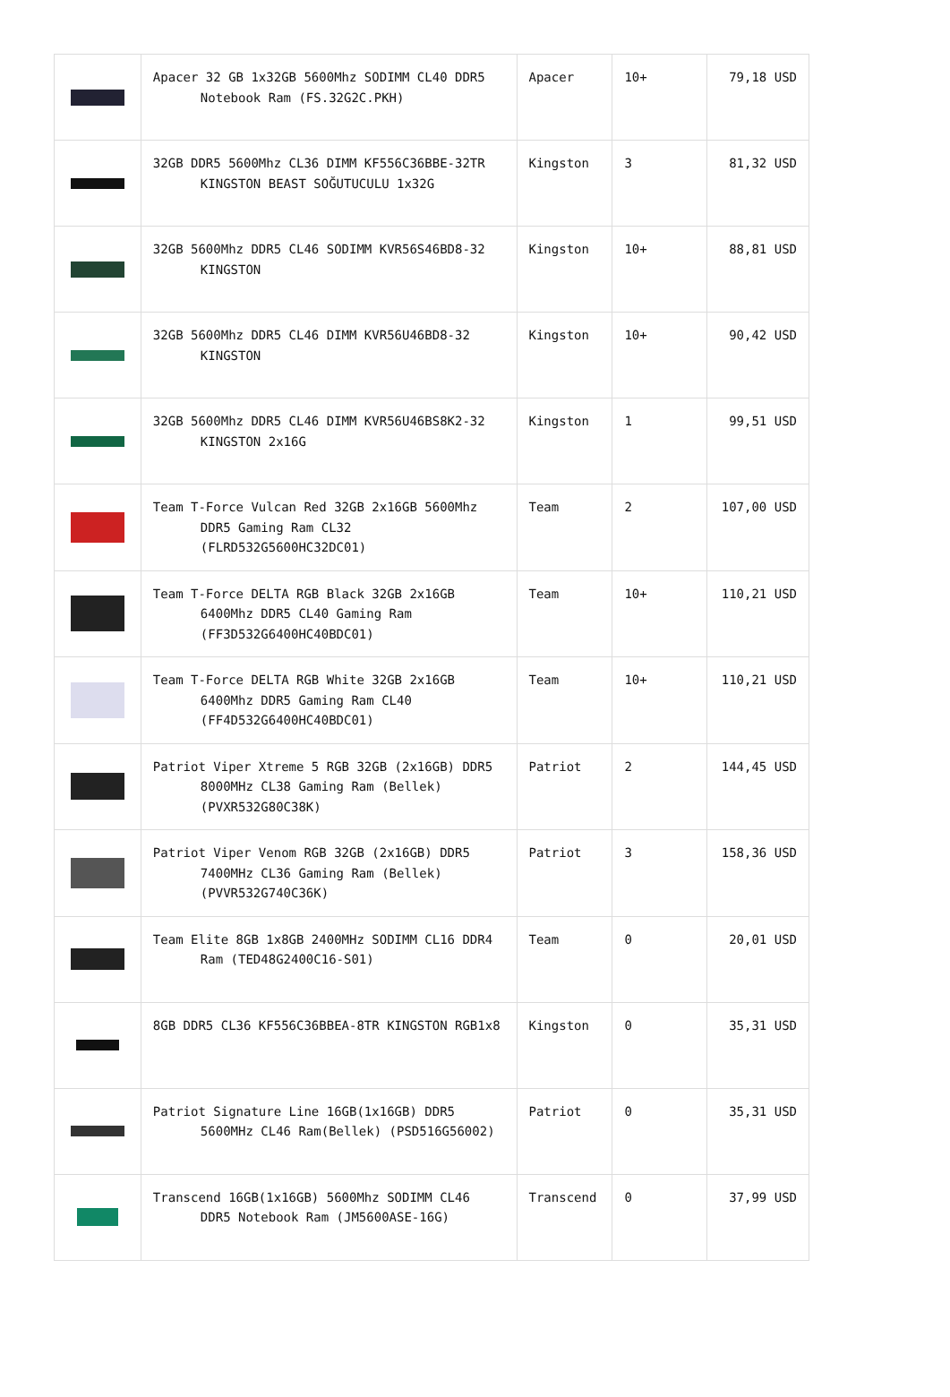| | Apacer 32 GB 1x32GB 5600Mhz SODIMM CL40 DDR5 Notebook Ram (FS.32G2C.PKH) | Apacer | 10+ | 79,18 USD |
| | 32GB DDR5 5600Mhz CL36 DIMM KF556C36BBE-32TR KINGSTON BEAST SOĞUTUCULU 1x32G | Kingston | 3 | 81,32 USD |
| | 32GB 5600Mhz DDR5 CL46 SODIMM KVR56S46BD8-32 KINGSTON | Kingston | 10+ | 88,81 USD |
| | 32GB 5600Mhz DDR5 CL46 DIMM KVR56U46BD8-32 KINGSTON | Kingston | 10+ | 90,42 USD |
| | 32GB 5600Mhz DDR5 CL46 DIMM KVR56U46BS8K2-32 KINGSTON 2x16G | Kingston | 1 | 99,51 USD |
| | Team T-Force Vulcan Red 32GB 2x16GB 5600Mhz DDR5 Gaming Ram CL32 (FLRD532G5600HC32DC01) | Team | 2 | 107,00 USD |
| | Team T-Force DELTA RGB Black 32GB 2x16GB 6400Mhz DDR5 CL40 Gaming Ram (FF3D532G6400HC40BDC01) | Team | 10+ | 110,21 USD |
| | Team T-Force DELTA RGB White 32GB 2x16GB 6400Mhz DDR5 Gaming Ram CL40 (FF4D532G6400HC40BDC01) | Team | 10+ | 110,21 USD |
| | Patriot Viper Xtreme 5 RGB 32GB (2x16GB) DDR5 8000MHz CL38 Gaming Ram (Bellek) (PVXR532G80C38K) | Patriot | 2 | 144,45 USD |
| | Patriot Viper Venom RGB 32GB (2x16GB) DDR5 7400MHz CL36 Gaming Ram (Bellek) (PVVR532G740C36K) | Patriot | 3 | 158,36 USD |
| | Team Elite 8GB 1x8GB 2400MHz SODIMM CL16 DDR4 Ram (TED48G2400C16-S01) | Team | 0 | 20,01 USD |
| | 8GB DDR5 CL36 KF556C36BBEA-8TR KINGSTON RGB1x8 | Kingston | 0 | 35,31 USD |
| | Patriot Signature Line 16GB(1x16GB) DDR5 5600MHz CL46 Ram(Bellek) (PSD516G56002) | Patriot | 0 | 35,31 USD |
| | Transcend 16GB(1x16GB) 5600Mhz SODIMM CL46 DDR5 Notebook Ram (JM5600ASE-16G) | Transcend | 0 | 37,99 USD |